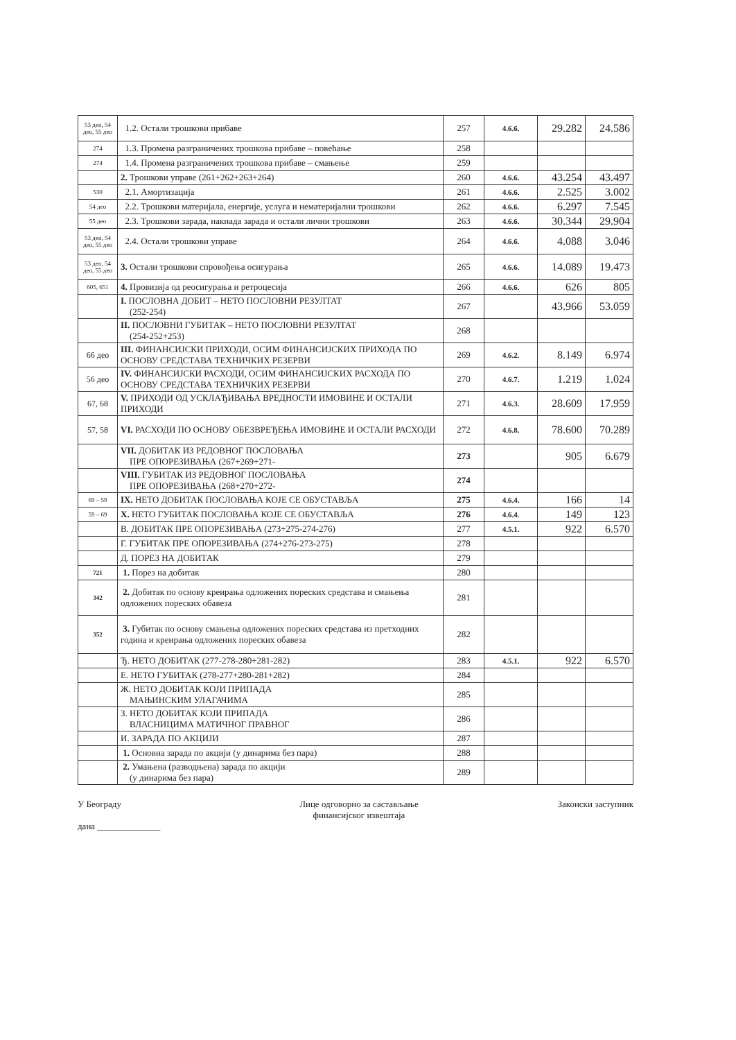| 53 део, 54 део, 55 део | 1.2. Остали трошкови прибаве | 257 | 4.6.6. | 29.282 | 24.586 |
| 274 | 1.3. Промена разграничених трошкова прибаве – повећање | 258 | | | |
| 274 | 1.4. Промена разграничених трошкова прибаве – смањење | 259 | | | |
| | 2. Трошкови управе (261+262+263+264) | 260 | 4.6.6. | 43.254 | 43.497 |
| 530 | 2.1. Амортизација | 261 | 4.6.6. | 2.525 | 3.002 |
| 54 део | 2.2. Трошкови материјала, енергије, услуга и нематеријални трошкови | 262 | 4.6.6. | 6.297 | 7.545 |
| 55 део | 2.3. Трошкови зарада, накнада зарада и остали лични трошкови | 263 | 4.6.6. | 30.344 | 29.904 |
| 53 део, 54 део, 55 део | 2.4. Остали трошкови управе | 264 | 4.6.6. | 4.088 | 3.046 |
| 53 део, 54 део, 55 део | 3. Остали трошкови спровођења осигурања | 265 | 4.6.6. | 14.089 | 19.473 |
| 605, 651 | 4. Провизија од реосигурања и ретроцесија | 266 | 4.6.6. | 626 | 805 |
| | I. ПОСЛОВНА ДОБИТ – НЕТО ПОСЛОВНИ РЕЗУЛТАТ (252-254) | 267 | | 43.966 | 53.059 |
| | II. ПОСЛОВНИ ГУБИТАК – НЕТО ПОСЛОВНИ РЕЗУЛТАТ (254-252+253) | 268 | | | |
| 66 део | III. ФИНАНСИЈСКИ ПРИХОДИ, ОСИМ ФИНАНСИЈСКИХ ПРИХОДА ПО ОСНОВУ СРЕДСТАВА ТЕХНИЧКИХ РЕЗЕРВИ | 269 | 4.6.2. | 8.149 | 6.974 |
| 56 део | IV. ФИНАНСИЈСКИ РАСХОДИ, ОСИМ ФИНАНСИЈСКИХ РАСХОДА ПО ОСНОВУ СРЕДСТАВА ТЕХНИЧКИХ РЕЗЕРВИ | 270 | 4.6.7. | 1.219 | 1.024 |
| 67, 68 | V. ПРИХОДИ ОД УСКЛАЂИВАЊА ВРЕДНОСТИ ИМОВИНЕ И ОСТАЛИ ПРИХОДИ | 271 | 4.6.3. | 28.609 | 17.959 |
| 57, 58 | VI. РАСХОДИ ПО ОСНОВУ ОБЕЗВРЕЂЕЊА ИМОВИНЕ И ОСТАЛИ РАСХОДИ | 272 | 4.6.8. | 78.600 | 70.289 |
| | VII. ДОБИТАК ИЗ РЕДОВНОГ ПОСЛОВАЊА ПРЕ ОПОРЕЗИВАЊА (267+269+271- | 273 | | 905 | 6.679 |
| | VIII. ГУБИТАК ИЗ РЕДОВНОГ ПОСЛОВАЊА ПРЕ ОПОРЕЗИВАЊА (268+270+272- | 274 | | | |
| 69 – 59 | IX. НЕТО ДОБИТАК ПОСЛОВАЊА КОЈЕ СЕ ОБУСТАВЉА | 275 | 4.6.4. | 166 | 14 |
| 59 – 69 | X. НЕТО ГУБИТАК ПОСЛОВАЊА КОЈЕ СЕ ОБУСТАВЉА | 276 | 4.6.4. | 149 | 123 |
| | В. ДОБИТАК ПРЕ ОПОРЕЗИВАЊА (273+275-274-276) | 277 | 4.5.1. | 922 | 6.570 |
| | Г. ГУБИТАК ПРЕ ОПОРЕЗИВАЊА (274+276-273-275) | 278 | | | |
| | Д. ПОРЕЗ НА ДОБИТАК | 279 | | | |
| 721 | 1. Порез на добитак | 280 | | | |
| 342 | 2. Добитак по основу креирања одложених пореских средстава и смањења одложених пореских обавеза | 281 | | | |
| 352 | 3. Губитак по основу смањења одложених пореских средстава из претходних година и креирања одложених пореских обавеза | 282 | | | |
| | Ђ. НЕТО ДОБИТАК (277-278-280+281-282) | 283 | 4.5.1. | 922 | 6.570 |
| | Е. НЕТО ГУБИТАК (278-277+280-281+282) | 284 | | | |
| | Ж. НЕТО ДОБИТАК КОЈИ ПРИПАДА МАЊИНСКИМ УЛАГАЧИМА | 285 | | | |
| | З. НЕТО ДОБИТАК КОЈИ ПРИПАДА ВЛАСНИЦИМА МАТИЧНОГ ПРАВНОГ | 286 | | | |
| | И. ЗАРАДА ПО АКЦИЈИ | 287 | | | |
| | 1. Основна зарада по акцији (у динарима без пара) | 288 | | | |
| | 2. Умањена (разводњена) зарада по акцији (у динарима без пара) | 289 | | | |
У Београду
дана ______________
Лице одговорно за састављање
финансијског извештаја
Законски заступник